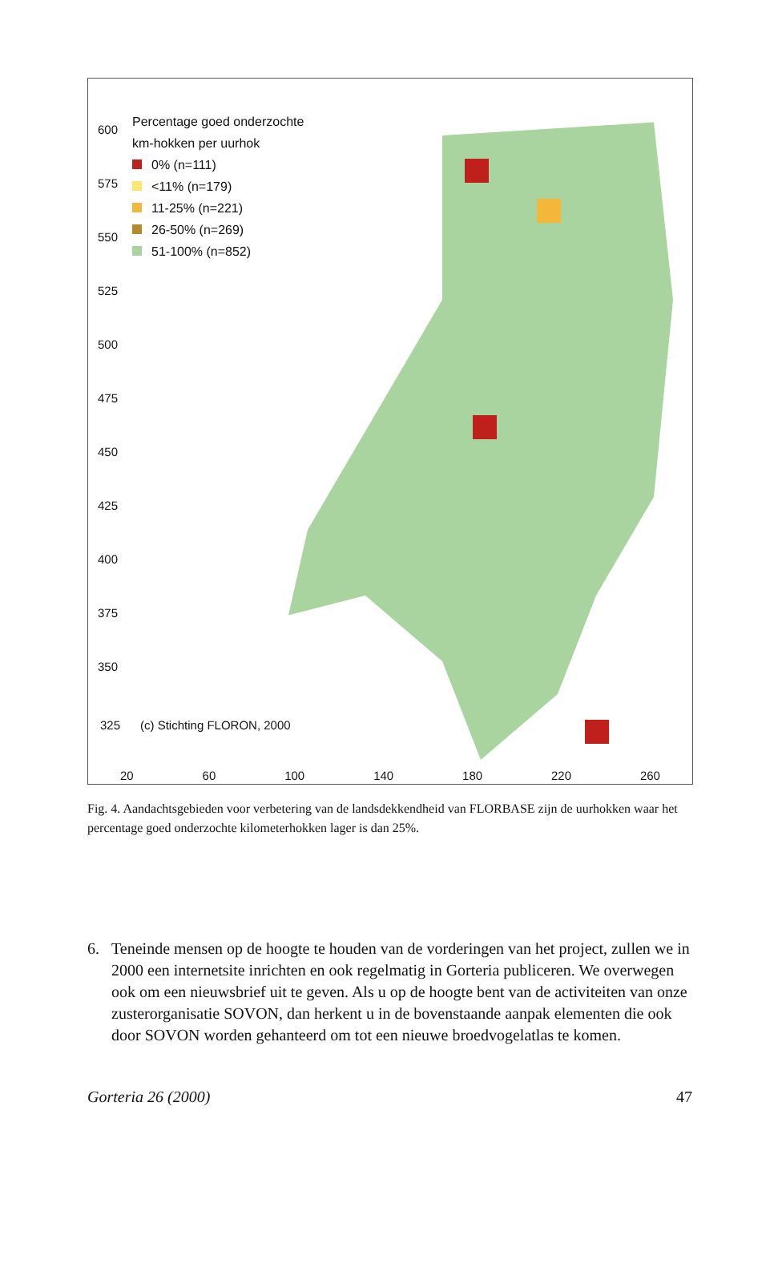Percentage goed onderzochte
km-hokken per uurhok
0% (n=111)
<11% (n=179)
11-25% (n=221)
26-50% (n=269)
51-100% (n=852)
600
575
550
525
500
475
450
425
400
375
350
325 (c) Stichting FLORON, 2000
20 60 100 140 180 220 260
Fig. 4. Aandachtsgebieden voor verbetering van de landsdekkendheid van FLORBASE zijn de uurhokken waar het percentage goed onderzochte kilometerhokken lager is dan 25%.
6. Teneinde mensen op de hoogte te houden van de vorderingen van het project, zullen we in 2000 een internetsite inrichten en ook regelmatig in Gorteria publiceren. We overwegen ook om een nieuwsbrief uit te geven. Als u op de hoogte bent van de activiteiten van onze zusterorganisatie SOVON, dan herkent u in de bovenstaande aanpak elementen die ook door SOVON worden gehanteerd om tot een nieuwe broedvogelatlas te komen.
Gorteria 26 (2000) 47